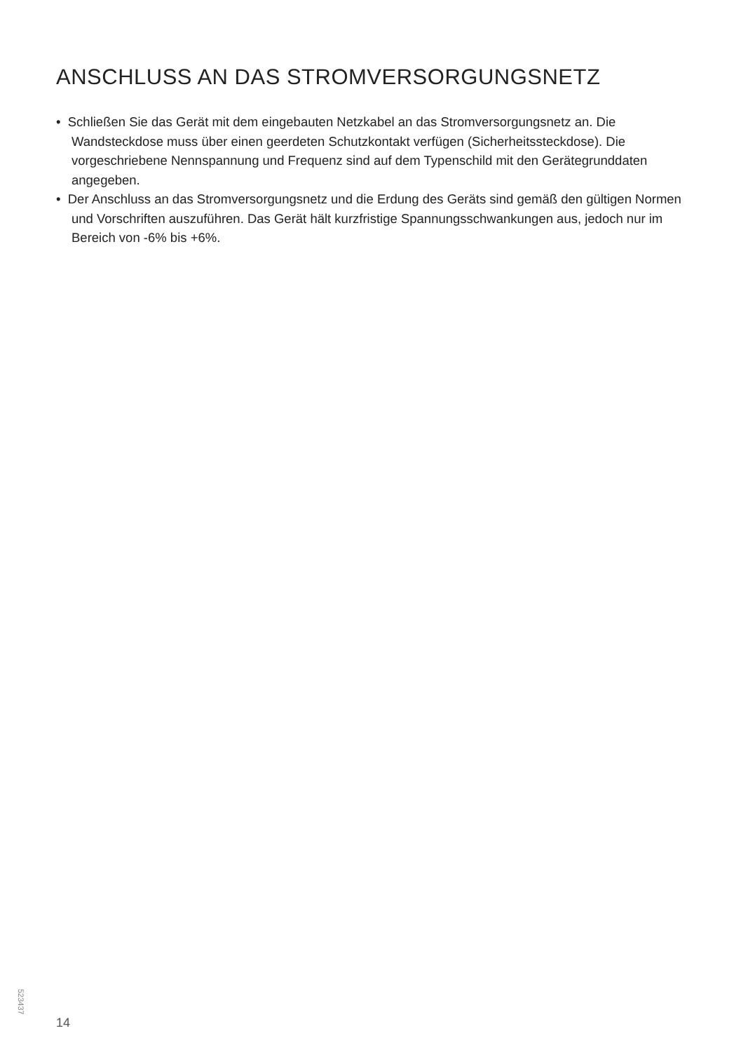ANSCHLUSS AN DAS STROMVERSORGUNGSNETZ
• Schließen Sie das Gerät mit dem eingebauten Netzkabel an das Stromversorgungsnetz an. Die Wandsteckdose muss über einen geerdeten Schutzkontakt verfügen (Sicherheitssteckdose). Die vorgeschriebene Nennspannung und Frequenz sind auf dem Typenschild mit den Gerätegrunddaten angegeben.
• Der Anschluss an das Stromversorgungsnetz und die Erdung des Geräts sind gemäß den gültigen Normen und Vorschriften auszuführen. Das Gerät hält kurzfristige Spannungsschwankungen aus, jedoch nur im Bereich von -6% bis +6%.
523437
14